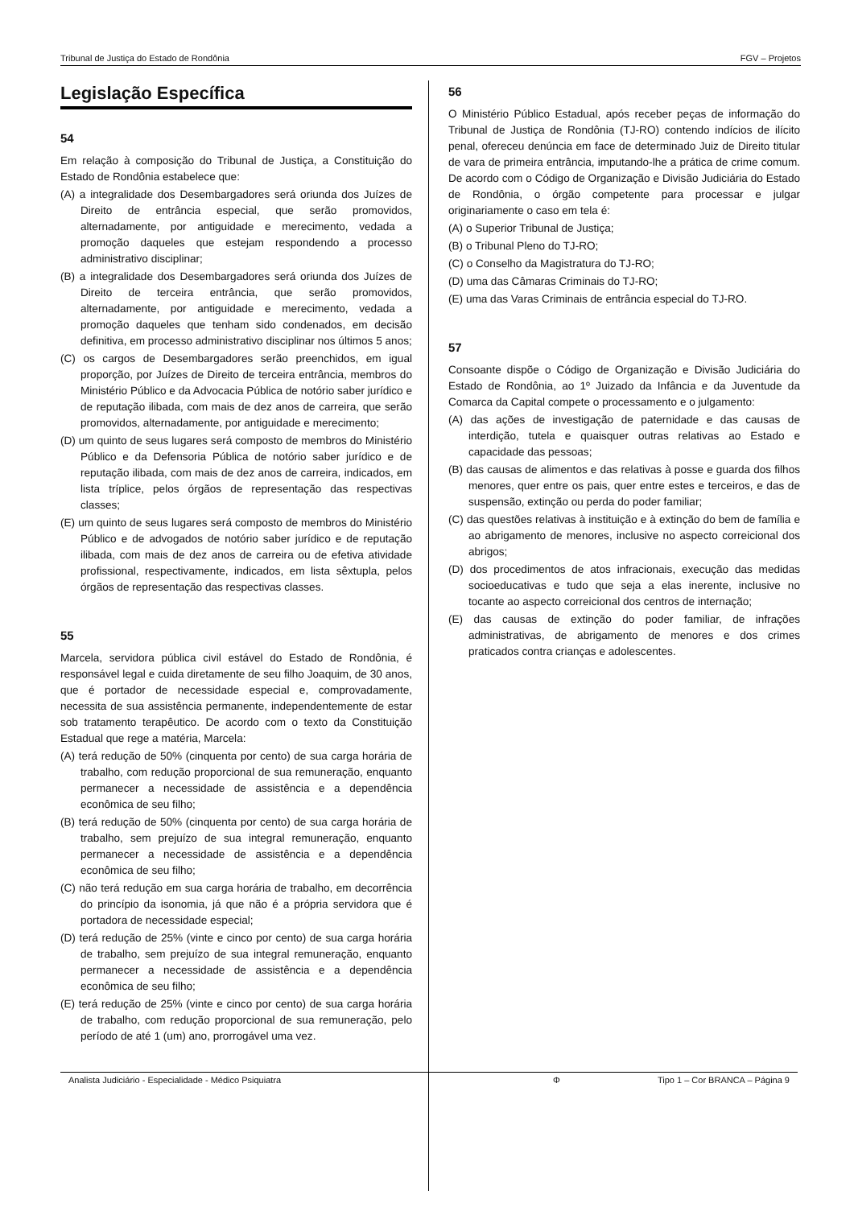Tribunal de Justiça do Estado de Rondônia FGV – Projetos
Legislação Específica
54
Em relação à composição do Tribunal de Justiça, a Constituição do Estado de Rondônia estabelece que:
(A) a integralidade dos Desembargadores será oriunda dos Juízes de Direito de entrância especial, que serão promovidos, alternadamente, por antiguidade e merecimento, vedada a promoção daqueles que estejam respondendo a processo administrativo disciplinar;
(B) a integralidade dos Desembargadores será oriunda dos Juízes de Direito de terceira entrância, que serão promovidos, alternadamente, por antiguidade e merecimento, vedada a promoção daqueles que tenham sido condenados, em decisão definitiva, em processo administrativo disciplinar nos últimos 5 anos;
(C) os cargos de Desembargadores serão preenchidos, em igual proporção, por Juízes de Direito de terceira entrância, membros do Ministério Público e da Advocacia Pública de notório saber jurídico e de reputação ilibada, com mais de dez anos de carreira, que serão promovidos, alternadamente, por antiguidade e merecimento;
(D) um quinto de seus lugares será composto de membros do Ministério Público e da Defensoria Pública de notório saber jurídico e de reputação ilibada, com mais de dez anos de carreira, indicados, em lista tríplice, pelos órgãos de representação das respectivas classes;
(E) um quinto de seus lugares será composto de membros do Ministério Público e de advogados de notório saber jurídico e de reputação ilibada, com mais de dez anos de carreira ou de efetiva atividade profissional, respectivamente, indicados, em lista sêxtupla, pelos órgãos de representação das respectivas classes.
55
Marcela, servidora pública civil estável do Estado de Rondônia, é responsável legal e cuida diretamente de seu filho Joaquim, de 30 anos, que é portador de necessidade especial e, comprovadamente, necessita de sua assistência permanente, independentemente de estar sob tratamento terapêutico. De acordo com o texto da Constituição Estadual que rege a matéria, Marcela:
(A) terá redução de 50% (cinquenta por cento) de sua carga horária de trabalho, com redução proporcional de sua remuneração, enquanto permanecer a necessidade de assistência e a dependência econômica de seu filho;
(B) terá redução de 50% (cinquenta por cento) de sua carga horária de trabalho, sem prejuízo de sua integral remuneração, enquanto permanecer a necessidade de assistência e a dependência econômica de seu filho;
(C) não terá redução em sua carga horária de trabalho, em decorrência do princípio da isonomia, já que não é a própria servidora que é portadora de necessidade especial;
(D) terá redução de 25% (vinte e cinco por cento) de sua carga horária de trabalho, sem prejuízo de sua integral remuneração, enquanto permanecer a necessidade de assistência e a dependência econômica de seu filho;
(E) terá redução de 25% (vinte e cinco por cento) de sua carga horária de trabalho, com redução proporcional de sua remuneração, pelo período de até 1 (um) ano, prorrogável uma vez.
56
O Ministério Público Estadual, após receber peças de informação do Tribunal de Justiça de Rondônia (TJ-RO) contendo indícios de ilícito penal, ofereceu denúncia em face de determinado Juiz de Direito titular de vara de primeira entrância, imputando-lhe a prática de crime comum. De acordo com o Código de Organização e Divisão Judiciária do Estado de Rondônia, o órgão competente para processar e julgar originariamente o caso em tela é:
(A) o Superior Tribunal de Justiça;
(B) o Tribunal Pleno do TJ-RO;
(C) o Conselho da Magistratura do TJ-RO;
(D) uma das Câmaras Criminais do TJ-RO;
(E) uma das Varas Criminais de entrância especial do TJ-RO.
57
Consoante dispõe o Código de Organização e Divisão Judiciária do Estado de Rondônia, ao 1º Juizado da Infância e da Juventude da Comarca da Capital compete o processamento e o julgamento:
(A) das ações de investigação de paternidade e das causas de interdição, tutela e quaisquer outras relativas ao Estado e capacidade das pessoas;
(B) das causas de alimentos e das relativas à posse e guarda dos filhos menores, quer entre os pais, quer entre estes e terceiros, e das de suspensão, extinção ou perda do poder familiar;
(C) das questões relativas à instituição e à extinção do bem de família e ao abrigamento de menores, inclusive no aspecto correicional dos abrigos;
(D) dos procedimentos de atos infracionais, execução das medidas socioeducativas e tudo que seja a elas inerente, inclusive no tocante ao aspecto correicional dos centros de internação;
(E) das causas de extinção do poder familiar, de infrações administrativas, de abrigamento de menores e dos crimes praticados contra crianças e adolescentes.
Analista Judiciário - Especialidade - Médico Psiquiatra Φ Tipo 1 – Cor BRANCA – Página 9